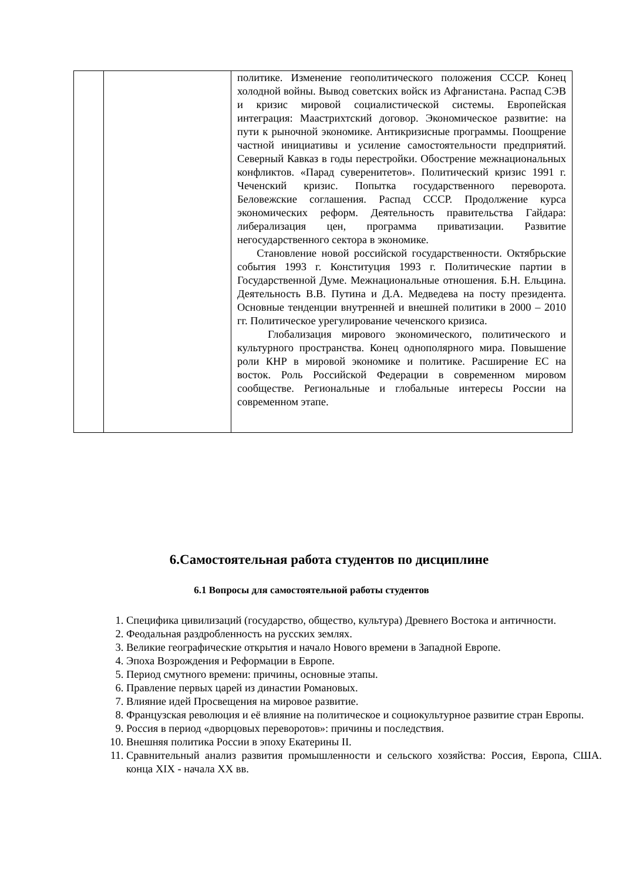| | | политике. Изменение геополитического положения СССР. Конец холодной войны. Вывод советских войск из Афганистана. Распад СЭВ и кризис мировой социалистической системы. Европейская интеграция: Маастрихтский договор. Экономическое развитие: на пути к рыночной экономике. Антикризисные программы. Поощрение частной инициативы и усиление самостоятельности предприятий. Северный Кавказ в годы перестройки. Обострение межнациональных конфликтов. «Парад суверенитетов». Политический кризис 1991 г. Чеченский кризис. Попытка государственного переворота. Беловежские соглашения. Распад СССР. Продолжение курса экономических реформ. Деятельность правительства Гайдара: либерализация цен, программа приватизации. Развитие негосударственного сектора в экономике. Становление новой российской государственности. Октябрьские события 1993 г. Конституция 1993 г. Политические партии в Государственной Думе. Межнациональные отношения. Б.Н. Ельцина. Деятельность В.В. Путина и Д.А. Медведева на посту президента. Основные тенденции внутренней и внешней политики в 2000 – 2010 гг. Политическое урегулирование чеченского кризиса. Глобализация мирового экономического, политического и культурного пространства. Конец однополярного мира. Повышение роли КНР в мировой экономике и политике. Расширение ЕС на восток. Роль Российской Федерации в современном мировом сообществе. Региональные и глобальные интересы России на современном этапе. |
6.Самостоятельная работа студентов по дисциплине
6.1 Вопросы для самостоятельной работы студентов
1. Специфика цивилизаций (государство, общество, культура) Древнего Востока и античности.
2. Феодальная раздробленность на русских землях.
3. Великие географические открытия и начало Нового времени в Западной Европе.
4. Эпоха Возрождения и Реформации в Европе.
5. Период смутного времени: причины, основные этапы.
6. Правление первых царей из династии Романовых.
7. Влияние идей Просвещения на мировое развитие.
8. Французская революция и её влияние на политическое и социокультурное развитие стран Европы.
9. Россия в период «дворцовых переворотов»: причины и последствия.
10. Внешняя политика России в эпоху Екатерины II.
11. Сравнительный анализ развития промышленности и сельского хозяйства: Россия, Европа, США. конца XIX - начала XX вв.